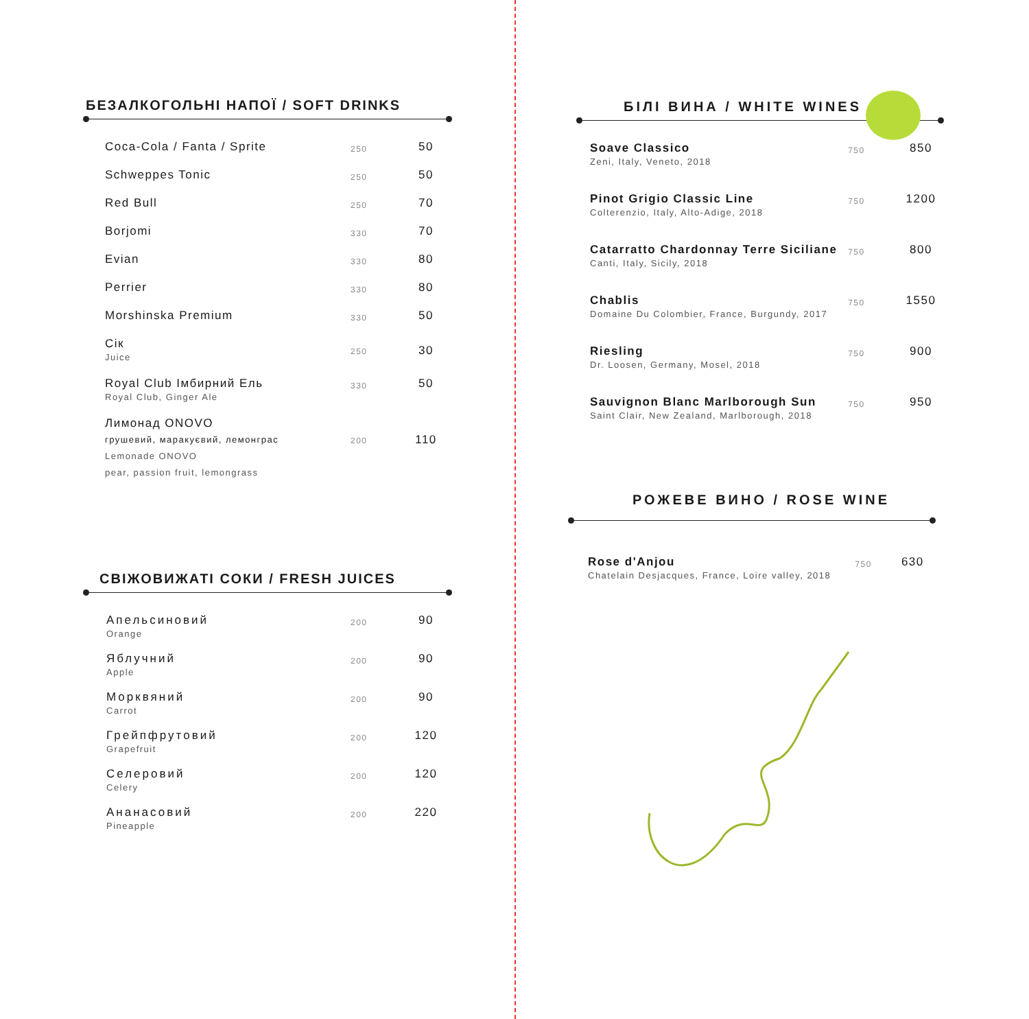БЕЗАЛКОГОЛЬНІ НАПОЇ / SOFT DRINKS
| Coca-Cola / Fanta / Sprite | 250 | 50 |
| Schweppes Tonic | 250 | 50 |
| Red Bull | 250 | 70 |
| Borjomi | 330 | 70 |
| Evian | 330 | 80 |
| Perrier | 330 | 80 |
| Morshinska Premium | 330 | 50 |
| Сік Juice | 250 | 30 |
| Royal Club Імбирний Ель Royal Club, Ginger Ale | 330 | 50 |
| Лимонад ONOVO грушевий, маракуєвий, лемонграс Lemonade ONOVO pear, passion fruit, lemongrass | 200 | 110 |
СВІЖОВИЖАТІ СОКИ / FRESH JUICES
| Апельсиновий Orange | 200 | 90 |
| Яблучний Apple | 200 | 90 |
| Морквяний Carrot | 200 | 90 |
| Грейпфрутовий Grapefruit | 200 | 120 |
| Селеровий Celery | 200 | 120 |
| Ананасовий Pineapple | 200 | 220 |
БІЛІ ВИНА / WHITE WINES
| Soave Classico Zeni, Italy, Veneto, 2018 | 750 | 850 |
| Pinot Grigio Classic Line Colterenzio, Italy, Alto-Adige, 2018 | 750 | 1200 |
| Catarratto Chardonnay Terre Siciliane Canti, Italy, Sicily, 2018 | 750 | 800 |
| Chablis Domaine Du Colombier, France, Burgundy, 2017 | 750 | 1550 |
| Riesling Dr. Loosen, Germany, Mosel, 2018 | 750 | 900 |
| Sauvignon Blanc Marlborough Sun Saint Clair, New Zealand, Marlborough, 2018 | 750 | 950 |
РОЖЕВЕ ВИНО / ROSE WINE
| Rose d'Anjou Chatelain Desjacques, France, Loire valley, 2018 | 750 | 630 |